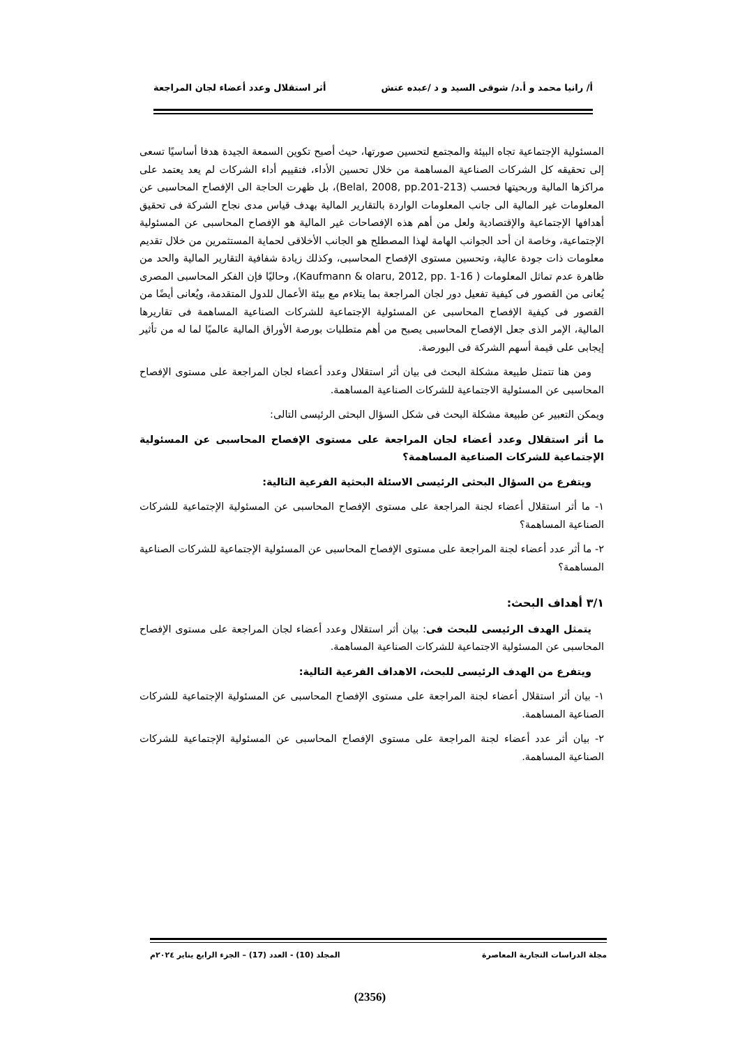أ/ رانيا محمد و أ.د/ شوقى السيد و د /عبده عتش أثر استقلال وعدد أعضاء لجان المراجعة
المسئولية الإجتماعية تجاه البيئة والمجتمع لتحسين صورتها، حيث أصبح تكوين السمعة الجيدة هدفا أساسيًا تسعى إلى تحقيقه كل الشركات الصناعية المساهمة من خلال تحسين الأداء، فتقييم أداء الشركات لم يعد يعتمد على مراكزها المالية وربحيتها فحسب (Belal, 2008, pp.201-213)، بل ظهرت الحاجة الى الإفصاح المحاسبى عن المعلومات غير المالية الى جانب المعلومات الواردة بالتقارير المالية بهدف قياس مدى نجاح الشركة فى تحقيق أهدافها الإجتماعية والإقتصادية ولعل من أهم هذه الإفصاحات غير المالية هو الإفصاح المحاسبى عن المسئولية الإجتماعية، وخاصة ان أحد الجوانب الهامة لهذا المصطلح هو الجانب الأخلاقى لحماية المستثمرين من خلال تقديم معلومات ذات جودة عالية، وتحسين مستوى الإفصاح المحاسبى، وكذلك زيادة شفافية التقارير المالية والحد من ظاهرة عدم تماثل المعلومات ( Kaufmann & olaru, 2012, pp. 1-16)، وحاليًا فإن الفكر المحاسبى المصرى يُعانى من القصور فى كيفية تفعيل دور لجان المراجعة بما يتلاءم مع بيئة الأعمال للدول المتقدمة، ويُعانى أيضًا من القصور فى كيفية الإفصاح المحاسبى عن المسئولية الإجتماعية للشركات الصناعية المساهمة فى تقاريرها المالية، الإمر الذى جعل الإفصاح المحاسبى يصبح من أهم متطلبات بورصة الأوراق المالية عالميًا لما له من تأثير إيجابى على قيمة أسهم الشركة فى البورصة.
ومن هنا تتمثل طبيعة مشكلة البحث فى بيان أثر استقلال وعدد أعضاء لجان المراجعة على مستوى الإفصاح المحاسبى عن المسئولية الاجتماعية للشركات الصناعية المساهمة.
ويمكن التعبير عن طبيعة مشكلة البحث فى شكل السؤال البحثى الرئيسى التالى:
ما أثر استقلال وعدد أعضاء لجان المراجعة على مستوى الإفصاح المحاسبى عن المسئولية الإجتماعية للشركات الصناعية المساهمة؟
ويتفرع من السؤال البحثى الرئيسى الاسئلة البحثية الفرعية التالية:
١- ما أثر استقلال أعضاء لجنة المراجعة على مستوى الإفصاح المحاسبى عن المسئولية الإجتماعية للشركات الصناعية المساهمة؟
٢- ما أثر عدد أعضاء لجنة المراجعة على مستوى الإفصاح المحاسبى عن المسئولية الإجتماعية للشركات الصناعية المساهمة؟
٣/١ أهداف البحث:
يتمثل الهدف الرئيسى للبحث فى: بيان أثر استقلال وعدد أعضاء لجان المراجعة على مستوى الإفصاح المحاسبى عن المسئولية الاجتماعية للشركات الصناعية المساهمة.
ويتفرع من الهدف الرئيسى للبحث، الاهداف الفرعية التالية:
١- بيان أثر استقلال أعضاء لجنة المراجعة على مستوى الإفصاح المحاسبى عن المسئولية الإجتماعية للشركات الصناعية المساهمة.
٢- بيان أثر عدد أعضاء لجنة المراجعة على مستوى الإفصاح المحاسبى عن المسئولية الإجتماعية للشركات الصناعية المساهمة.
مجلة الدراسات التجارية المعاصرة المجلد (10) - العدد (17) – الجزء الرابع يناير ٢٠٢٤م
(2356)